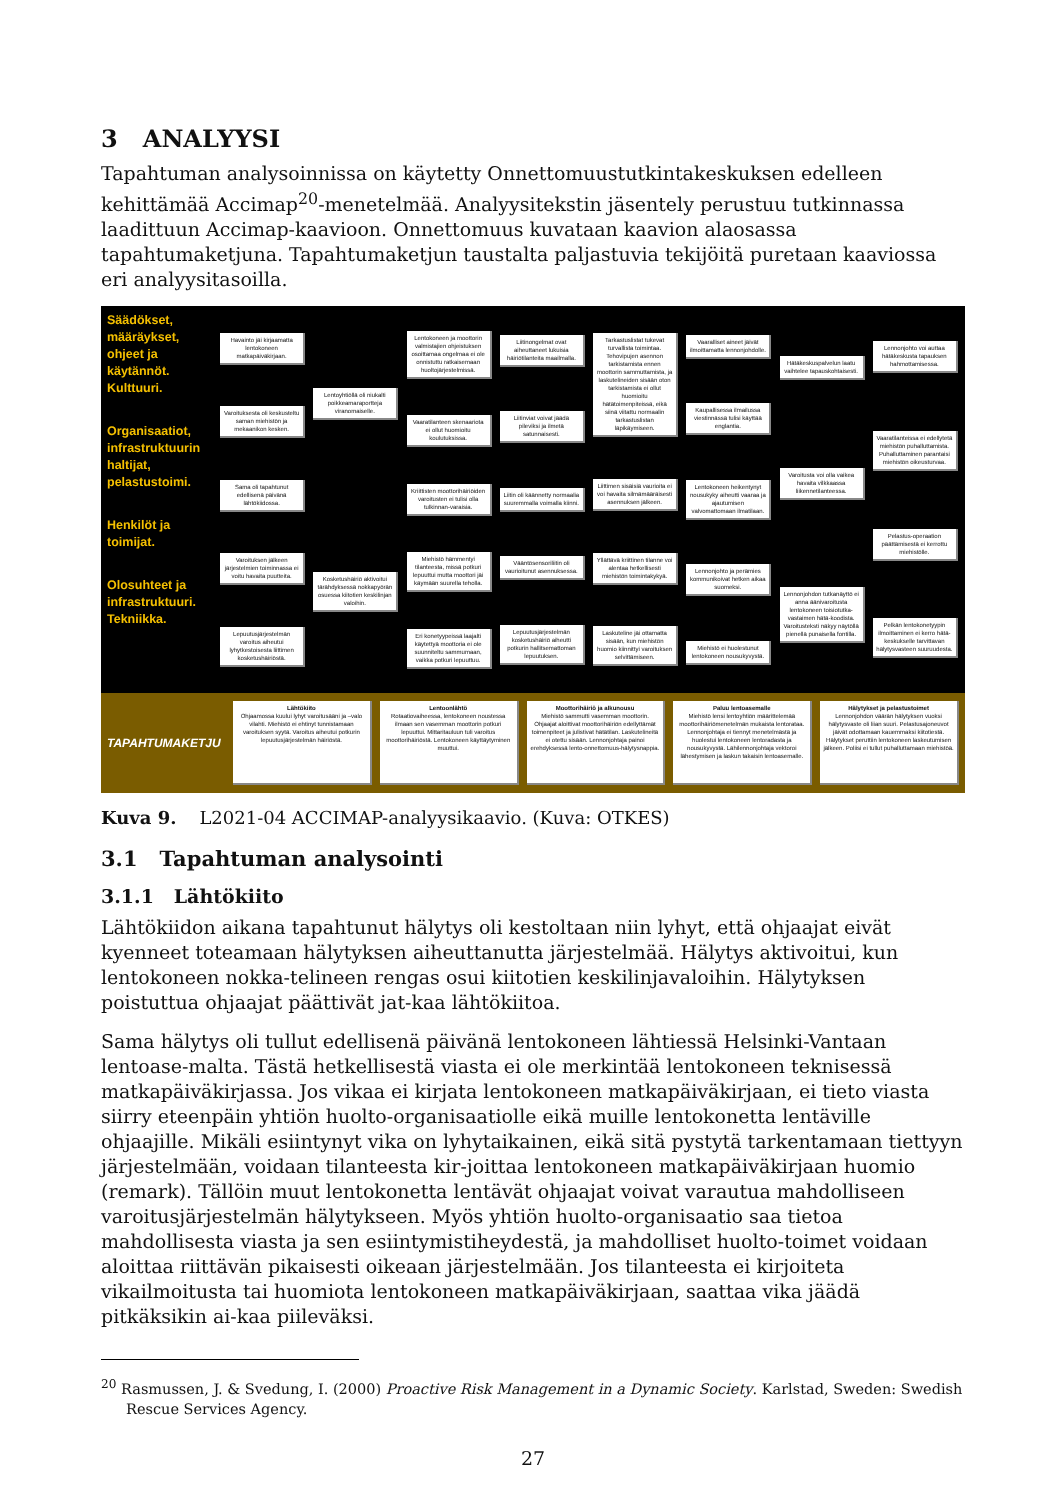3 ANALYYSI
Tapahtuman analysoinnissa on käytetty Onnettomuustutkintakeskuksen edelleen kehittämää Accimap<sup>20</sup>-menetelmää. Analyysitekstin jäsentely perustuu tutkinnassa laadittuun Accimap-kaavioon. Onnettomuus kuvataan kaavion alaosassa tapahtumaketjuna. Tapahtumaketjun taustalta paljastuvia tekijöitä puretaan kaaviossa eri analyysitasoilla.
Säädökset, määräykset, ohjeet ja käytännöt. Kulttuuri.
Organisaatiot, infrastruktuurin haltijat, pelastustoimi.
Henkilöt ja toimijat.
Olosuhteet ja infrastruktuuri. Tekniikka.
Havainto jäi kirjaamatta lentokoneen matkapäiväkirjaan.
Varoituksesta oli keskusteltu saman miehistön ja mekaanikon kesken.
Sama oli tapahtunut edellisenä päivänä lähtökiidossa.
Varoituksen jälkeen järjestelmien toiminnassa ei voitu havaita puutteita.
Lepuutusjärjestelmän varoitus aiheutui lyhytkestoisesta liittimen kosketushäiriöstä.
Lentoyhtiöllä oli niukalti poikkeamaraportteja viranomaiselle.
Kosketushäiriö aktivoitui tärähdyksessä nokkapyörän osuessa kiitotien keskilinjan valoihin.
Lentokoneen ja moottorin valmistajien ohjeistuksen osoittamaa ongelmaa ei ole onnistuttu ratkaisemaan huoltojärjestelmissä.
Vaaratilanteen skenaariota ei ollut huomioitu koulutuksissa.
Kriittisten moottorihäiriöiden varoitusten ei tulisi olla tulkinnan-varaisia.
Miehistö hämmentyi tilanteesta, missä potkuri lepuuttui mutta moottori jäi käymään suurella teholla.
Eri konetyypeissä laajalti käytettyä moottoria ei ole suunniteltu sammumaan, vaikka potkuri lepuuttuu.
Liitinongelmat ovat aiheuttaneet lukuisia häiriötilanteita maailmalla.
Liitinviat voivat jäädä pileviksi ja ilmetä satunnaisesti.
Liitin oli käännetty normaalia suuremmalla voimalla kiinni.
Vääntösensoriliitin oli vaurioitunut asennuksessa.
Lepuutusjärjestelmän kosketushäiriö aiheutti potkurin hallitsemattoman lepuutuksen.
Tarkastuslistat tukevat turvallista toimintaa. Tehovipujen asennon tarkistamista ennen moottorin sammuttamista, ja laskutelineiden sisään oton tarkistamista ei ollut huomioitu hätätoimenpiteissä, eikä siinä viitattu normaalin tarkastuslistan läpikäymiseen.
Liittimen sisäisiä vaurioita ei voi havaita silmämääräisesti asennuksen jälkeen.
Yllättävä kriittinen tilanne voi alentaa hetkellisesti miehistön toimintakykyä.
Laskuteline jäi ottamatta sisään, kun miehistön huomio kiinnittyi varoituksen selvittämiseen.
Vaaralliset aineet jäivät ilmoittamatta lennonjohdolle.
Kaupallisessa ilmailussa viestinnässä tulisi käyttää englantia.
Lentokoneen heikentynyt nousukyky aiheutti vaaraa ja ajautumisen valvomattomaan ilmatilaan.
Lennonjohto ja perämies kommunikoivat hetken aikaa suomeksi.
Miehistö ei huolestunut lentokoneen nousukyvystä.
Hätäkeskuspalvelun laatu vaihtelee tapauskohtaisesti.
Varoitusta voi olla vaikea havaita vilkkaassa liikennetilanteessa.
Lennonjohdon tutkanäyttö ei anna äänivaroitusta lentokoneen toisiotutka-vastaimen hätä-koodista. Varoitusteksti näkyy näytöllä pienellä punaisella fontilla.
Lennonjohto voi auttaa hätäkeskusta tapauksen hahmottamisessa.
Vaaratilanteissa ei edellytetä miehistön puhalluttamista. Puhalluttaminen parantaisi miehistön oikeusturvaa.
Pelastus-operaation päättämisestä ei kerrottu miehistölle.
Pelkän lentokonetyypin ilmoittaminen ei kerro hätä-keskukselle tarvittavan hälytysvasteen suuruudesta.
TAPAHTUMAKETJU
Lähtökiito
Ohjaamossa kuului lyhyt varoitusääni ja –valo vilahti. Miehistö ei ehtinyt tunnistamaan varoituksen syytä. Varoitus aiheutui potkurin lepuutusjärjestelmän häiriöstä.
Lentoonlähtö
Rotaatiovaiheessa, lentokoneen noustessa ilmaan sen vasemman moottorin potkuri lepuuttui. Mittaritauluun tuli varoitus moottorihäiriöstä. Lentokoneen käyttäytyminen muuttui.
Moottorihäiriö ja alkunousu
Miehistö sammutti vasemman moottorin. Ohjaajat aloittivat moottorihäiriön edellyttämät toimenpiteet ja julistivat hätätilan. Laskutelineitä ei otettu sisään. Lennonjohtaja painoi erehdyksessä lento-onnettomuus-hälytysnappia.
Paluu lentoasemalle
Miehistö lensi lentoyhtiön määrittelemää moottorihäiriömenetelmän mukaista lentorataa. Lennonjohtaja ei tiennyt menetelmästä ja huolestui lentokoneen lentoradasta ja nousukyvystä. Lähilennonjohtaja vektoroi lähestymisen ja laskun takaisin lentoasemalle.
Hälytykset ja pelastustoimet
Lennonjohdon väärän hälytyksen vuoksi hälytysvaste oli liian suuri. Pelastusajoneuvot jäivät odottamaan kauemmaksi kiitotiestä. Hälytykset peruttiin lentokoneen laskeutumisen jälkeen. Poliisi ei tullut puhalluttamaan miehistöä.
Kuva 9. L2021-04 ACCIMAP-analyysikaavio. (Kuva: OTKES)
3.1 Tapahtuman analysointi
3.1.1 Lähtökiito
Lähtökiidon aikana tapahtunut hälytys oli kestoltaan niin lyhyt, että ohjaajat eivät kyenneet toteamaan hälytyksen aiheuttanutta järjestelmää. Hälytys aktivoitui, kun lentokoneen nokka-telineen rengas osui kiitotien keskilinjavaloihin. Hälytyksen poistuttua ohjaajat päättivät jat-kaa lähtökiitoa.
Sama hälytys oli tullut edellisenä päivänä lentokoneen lähtiessä Helsinki-Vantaan lentoase-malta. Tästä hetkellisestä viasta ei ole merkintää lentokoneen teknisessä matkapäiväkirjassa. Jos vikaa ei kirjata lentokoneen matkapäiväkirjaan, ei tieto viasta siirry eteenpäin yhtiön huolto-organisaatiolle eikä muille lentokonetta lentäville ohjaajille. Mikäli esiintynyt vika on lyhytaikainen, eikä sitä pystytä tarkentamaan tiettyyn järjestelmään, voidaan tilanteesta kir-joittaa lentokoneen matkapäiväkirjaan huomio (remark). Tällöin muut lentokonetta lentävät ohjaajat voivat varautua mahdolliseen varoitusjärjestelmän hälytykseen. Myös yhtiön huolto-organisaatio saa tietoa mahdollisesta viasta ja sen esiintymistiheydestä, ja mahdolliset huolto-toimet voidaan aloittaa riittävän pikaisesti oikeaan järjestelmään. Jos tilanteesta ei kirjoiteta vikailmoitusta tai huomiota lentokoneen matkapäiväkirjaan, saattaa vika jäädä pitkäksikin ai-kaa piileväksi.
<sup>20</sup> Rasmussen, J. & Svedung, I. (2000) Proactive Risk Management in a Dynamic Society. Karlstad, Sweden: Swedish Rescue Services Agency.
27